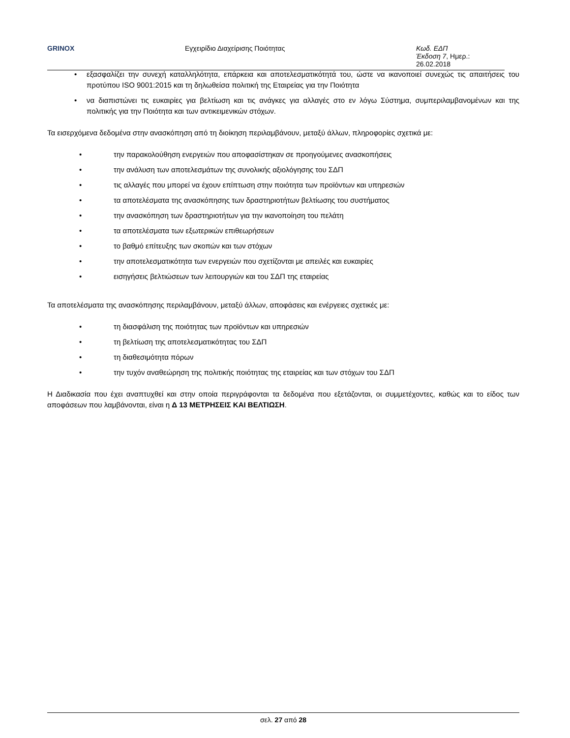GRINOX Εγχειρίδιο Διαχείρισης Ποιότητας Κωδ. ΕΔΠ
Έκδοση 7, Ημερ.: 26.02.2018
• εξασφαλίζει την συνεχή καταλληλότητα, επάρκεια και αποτελεσματικότητά του, ώστε να ικανοποιεί συνεχώς τις απαιτήσεις του προτύπου ISO 9001:2015 και τη δηλωθείσα πολιτική της Εταιρείας για την Ποιότητα
• να διαπιστώνει τις ευκαιρίες για βελτίωση και τις ανάγκες για αλλαγές στο εν λόγω Σύστημα, συμπεριλαμβανομένων και της πολιτικής για την Ποιότητα και των αντικειμενικών στόχων.
Τα εισερχόμενα δεδομένα στην ανασκόπηση από τη διοίκηση περιλαμβάνουν, μεταξύ άλλων, πληροφορίες σχετικά με:
• την παρακολούθηση ενεργειών που αποφασίστηκαν σε προηγούμενες ανασκοπήσεις
• την ανάλυση των αποτελεσμάτων της συνολικής αξιολόγησης του ΣΔΠ
• τις αλλαγές που μπορεί να έχουν επίπτωση στην ποιότητα των προϊόντων και υπηρεσιών
• τα αποτελέσματα της ανασκόπησης των δραστηριοτήτων βελτίωσης του συστήματος
• την ανασκόπηση των δραστηριοτήτων για την ικανοποίηση του πελάτη
• τα αποτελέσματα των εξωτερικών επιθεωρήσεων
• το βαθμό επίτευξης των σκοπών και των στόχων
• την αποτελεσματικότητα των ενεργειών που σχετίζονται με απειλές και ευκαιρίες
• εισηγήσεις βελτιώσεων των λειτουργιών και του ΣΔΠ της εταιρείας
Τα αποτελέσματα της ανασκόπησης περιλαμβάνουν, μεταξύ άλλων, αποφάσεις και ενέργειες σχετικές με:
• τη διασφάλιση της ποιότητας των προϊόντων και υπηρεσιών
• τη βελτίωση της αποτελεσματικότητας του ΣΔΠ
• τη διαθεσιμότητα πόρων
• την τυχόν αναθεώρηση της πολιτικής ποιότητας της εταιρείας και των στόχων του ΣΔΠ
Η Διαδικασία που έχει αναπτυχθεί και στην οποία περιγράφονται τα δεδομένα που εξετάζονται, οι συμμετέχοντες, καθώς και το είδος των αποφάσεων που λαμβάνονται, είναι η Δ 13 ΜΕΤΡΗΣΕΙΣ ΚΑΙ ΒΕΛΤΙΩΣΗ.
σελ. 27 από 28